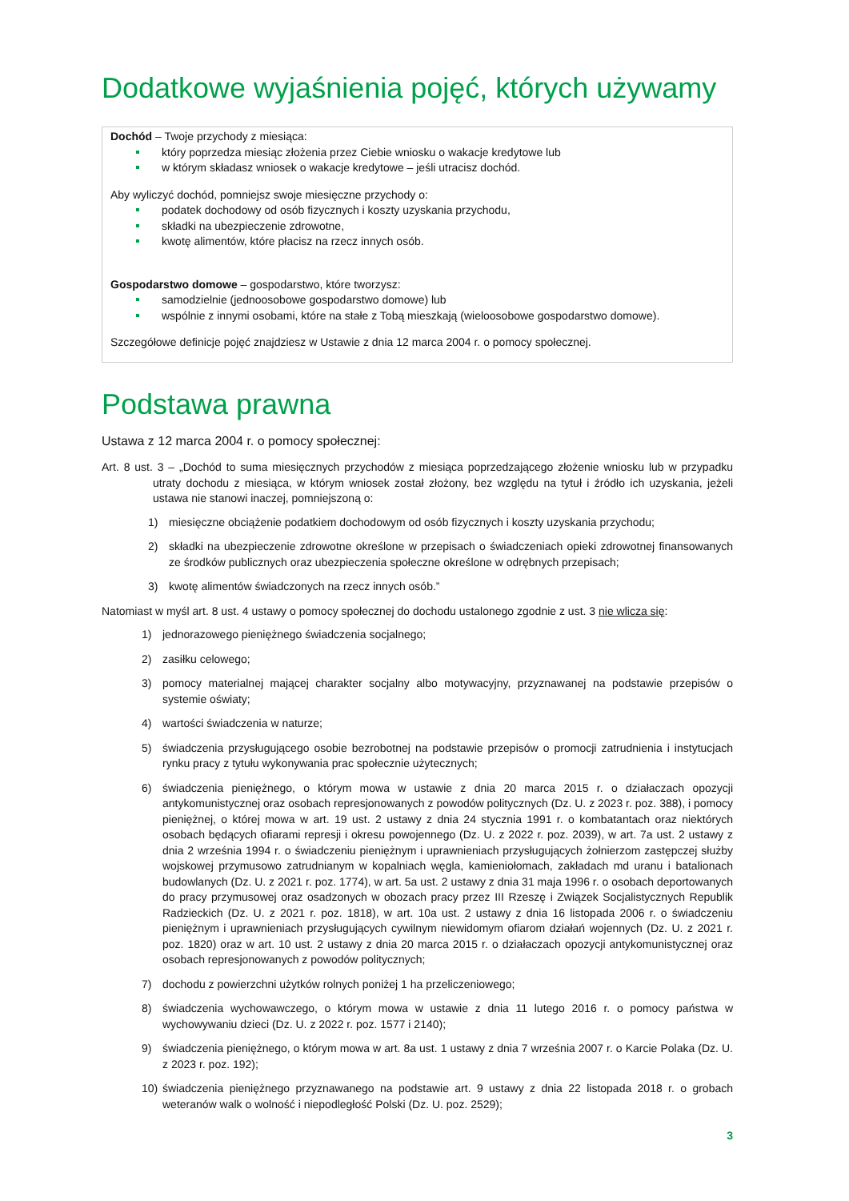Dodatkowe wyjaśnienia pojęć, których używamy
Dochód – Twoje przychody z miesiąca:
który poprzedza miesiąc złożenia przez Ciebie wniosku o wakacje kredytowe lub
w którym składasz wniosek o wakacje kredytowe – jeśli utracisz dochód.
Aby wyliczyć dochód, pomniejsz swoje miesięczne przychody o:
podatek dochodowy od osób fizycznych i koszty uzyskania przychodu,
składki na ubezpieczenie zdrowotne,
kwotę alimentów, które płacisz na rzecz innych osób.
Gospodarstwo domowe – gospodarstwo, które tworzysz:
samodzielnie (jednoosobowe gospodarstwo domowe) lub
wspólnie z innymi osobami, które na stałe z Tobą mieszkają (wieloosobowe gospodarstwo domowe).
Szczegółowe definicje pojęć znajdziesz w Ustawie z dnia 12 marca 2004 r. o pomocy społecznej.
Podstawa prawna
Ustawa z 12 marca 2004 r. o pomocy społecznej:
Art. 8 ust. 3 – „Dochód to suma miesięcznych przychodów z miesiąca poprzedzającego złożenie wniosku lub w przypadku utraty dochodu z miesiąca, w którym wniosek został złożony, bez względu na tytuł i źródło ich uzyskania, jeżeli ustawa nie stanowi inaczej, pomniejszoną o:
1) miesięczne obciążenie podatkiem dochodowym od osób fizycznych i koszty uzyskania przychodu;
2) składki na ubezpieczenie zdrowotne określone w przepisach o świadczeniach opieki zdrowotnej finansowanych ze środków publicznych oraz ubezpieczenia społeczne określone w odrębnych przepisach;
3) kwotę alimentów świadczonych na rzecz innych osób.”
Natomiast w myśl art. 8 ust. 4 ustawy o pomocy społecznej do dochodu ustalonego zgodnie z ust. 3 nie wlicza się:
1) jednorazowego pieniężnego świadczenia socjalnego;
2) zasiłku celowego;
3) pomocy materialnej mającej charakter socjalny albo motywacyjny, przyznawanej na podstawie przepisów o systemie oświaty;
4) wartości świadczenia w naturze;
5) świadczenia przysługującego osobie bezrobotnej na podstawie przepisów o promocji zatrudnienia i instytucjach rynku pracy z tytułu wykonywania prac społecznie użytecznych;
6) świadczenia pieniężnego, o którym mowa w ustawie z dnia 20 marca 2015 r. o działaczach opozycji antykomunistycznej oraz osobach represjonowanych z powodów politycznych (Dz. U. z 2023 r. poz. 388), i pomocy pieniężnej, o której mowa w art. 19 ust. 2 ustawy z dnia 24 stycznia 1991 r. o kombatantach oraz niektórych osobach będących ofiarami represji i okresu powojennego (Dz. U. z 2022 r. poz. 2039), w art. 7a ust. 2 ustawy z dnia 2 września 1994 r. o świadczeniu pieniężnym i uprawnieniach przysługujących żołnierzom zastępczej służby wojskowej przymusowo zatrudnianym w kopalniach węgla, kamieniołomach, zakładach md uranu i batalionach budowlanych (Dz. U. z 2021 r. poz. 1774), w art. 5a ust. 2 ustawy z dnia 31 maja 1996 r. o osobach deportowanych do pracy przymusowej oraz osadzonych w obozach pracy przez III Rzeszę i Związek Socjalistycznych Republik Radzieckich (Dz. U. z 2021 r. poz. 1818), w art. 10a ust. 2 ustawy z dnia 16 listopada 2006 r. o świadczeniu pieniężnym i uprawnieniach przysługujących cywilnym niewidomym ofiarom działań wojennych (Dz. U. z 2021 r. poz. 1820) oraz w art. 10 ust. 2 ustawy z dnia 20 marca 2015 r. o działaczach opozycji antykomunistycznej oraz osobach represjonowanych z powodów politycznych;
7) dochodu z powierzchni użytków rolnych poniżej 1 ha przeliczeniowego;
8) świadczenia wychowawczego, o którym mowa w ustawie z dnia 11 lutego 2016 r. o pomocy państwa w wychowywaniu dzieci (Dz. U. z 2022 r. poz. 1577 i 2140);
9) świadczenia pieniężnego, o którym mowa w art. 8a ust. 1 ustawy z dnia 7 września 2007 r. o Karcie Polaka (Dz. U. z 2023 r. poz. 192);
10) świadczenia pieniężnego przyznawanego na podstawie art. 9 ustawy z dnia 22 listopada 2018 r. o grobach weteranów walk o wolność i niepodległość Polski (Dz. U. poz. 2529);
3